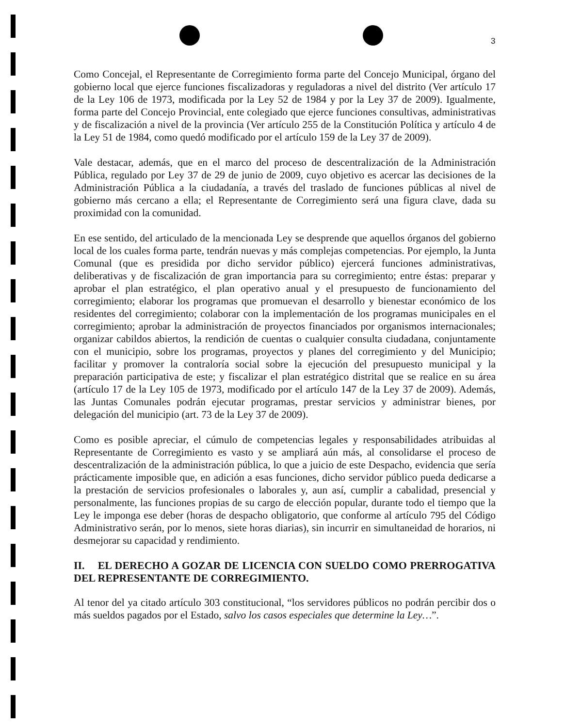3
Como Concejal, el Representante de Corregimiento forma parte del Concejo Municipal, órgano del gobierno local que ejerce funciones fiscalizadoras y reguladoras a nivel del distrito (Ver artículo 17 de la Ley 106 de 1973, modificada por la Ley 52 de 1984 y por la Ley 37 de 2009). Igualmente, forma parte del Concejo Provincial, ente colegiado que ejerce funciones consultivas, administrativas y de fiscalización a nivel de la provincia (Ver artículo 255 de la Constitución Política y artículo 4 de la Ley 51 de 1984, como quedó modificado por el artículo 159 de la Ley 37 de 2009).
Vale destacar, además, que en el marco del proceso de descentralización de la Administración Pública, regulado por Ley 37 de 29 de junio de 2009, cuyo objetivo es acercar las decisiones de la Administración Pública a la ciudadanía, a través del traslado de funciones públicas al nivel de gobierno más cercano a ella; el Representante de Corregimiento será una figura clave, dada su proximidad con la comunidad.
En ese sentido, del articulado de la mencionada Ley se desprende que aquellos órganos del gobierno local de los cuales forma parte, tendrán nuevas y más complejas competencias. Por ejemplo, la Junta Comunal (que es presidida por dicho servidor público) ejercerá funciones administrativas, deliberativas y de fiscalización de gran importancia para su corregimiento; entre éstas: preparar y aprobar el plan estratégico, el plan operativo anual y el presupuesto de funcionamiento del corregimiento; elaborar los programas que promuevan el desarrollo y bienestar económico de los residentes del corregimiento; colaborar con la implementación de los programas municipales en el corregimiento; aprobar la administración de proyectos financiados por organismos internacionales; organizar cabildos abiertos, la rendición de cuentas o cualquier consulta ciudadana, conjuntamente con el municipio, sobre los programas, proyectos y planes del corregimiento y del Municipio; facilitar y promover la contraloría social sobre la ejecución del presupuesto municipal y la preparación participativa de este; y fiscalizar el plan estratégico distrital que se realice en su área (artículo 17 de la Ley 105 de 1973, modificado por el artículo 147 de la Ley 37 de 2009). Además, las Juntas Comunales podrán ejecutar programas, prestar servicios y administrar bienes, por delegación del municipio (art. 73 de la Ley 37 de 2009).
Como es posible apreciar, el cúmulo de competencias legales y responsabilidades atribuidas al Representante de Corregimiento es vasto y se ampliará aún más, al consolidarse el proceso de descentralización de la administración pública, lo que a juicio de este Despacho, evidencia que sería prácticamente imposible que, en adición a esas funciones, dicho servidor público pueda dedicarse a la prestación de servicios profesionales o laborales y, aun así, cumplir a cabalidad, presencial y personalmente, las funciones propias de su cargo de elección popular, durante todo el tiempo que la Ley le imponga ese deber (horas de despacho obligatorio, que conforme al artículo 795 del Código Administrativo serán, por lo menos, siete horas diarias), sin incurrir en simultaneidad de horarios, ni desmejorar su capacidad y rendimiento.
II. EL DERECHO A GOZAR DE LICENCIA CON SUELDO COMO PRERROGATIVA DEL REPRESENTANTE DE CORREGIMIENTO.
Al tenor del ya citado artículo 303 constitucional, “los servidores públicos no podrán percibir dos o más sueldos pagados por el Estado, salvo los casos especiales que determine la Ley…”.